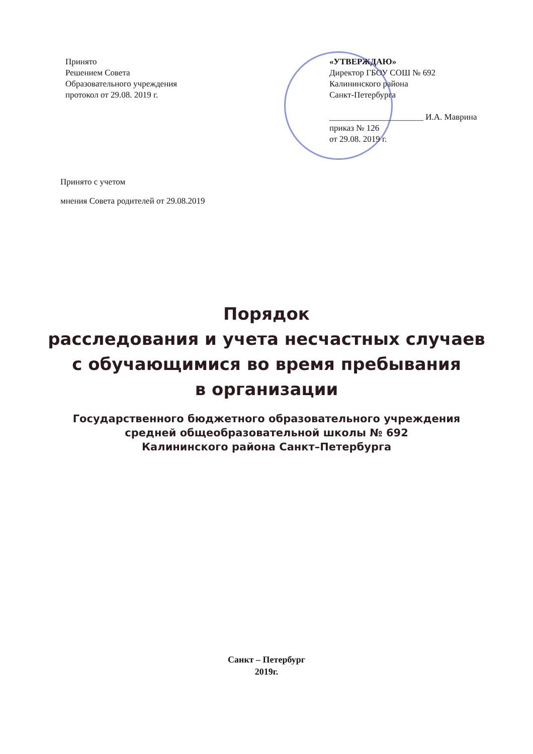Принято
Решением Совета
Образовательного учреждения
протокол от 29.08. 2019 г.
«УТВЕРЖДАЮ»
Директор ГБОУ СОШ № 692
Калининского района
Санкт-Петербурга
______________________ И.А. Маврина
приказ № 126
от 29.08. 2019 г.
Принято с учетом
мнения Совета родителей от 29.08.2019
Порядок
расследования и учета несчастных случаев
с обучающимися во время пребывания
в организации
Государственного бюджетного образовательного учреждения
средней общеобразовательной школы № 692
Калининского района Санкт–Петербурга
Санкт – Петербург
2019г.